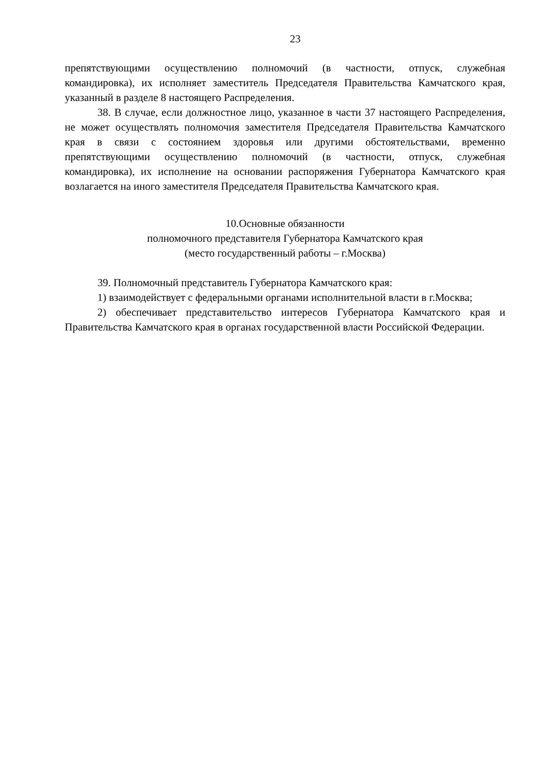23
препятствующими осуществлению полномочий (в частности, отпуск, служебная командировка), их исполняет заместитель Председателя Правительства Камчатского края, указанный в разделе 8 настоящего Распределения.
38. В случае, если должностное лицо, указанное в части 37 настоящего Распределения, не может осуществлять полномочия заместителя Председателя Правительства Камчатского края в связи с состоянием здоровья или другими обстоятельствами, временно препятствующими осуществлению полномочий (в частности, отпуск, служебная командировка), их исполнение на основании распоряжения Губернатора Камчатского края возлагается на иного заместителя Председателя Правительства Камчатского края.
10.Основные обязанности
полномочного представителя Губернатора Камчатского края
(место государственный работы – г.Москва)
39. Полномочный представитель Губернатора Камчатского края:
1) взаимодействует с федеральными органами исполнительной власти в г.Москва;
2) обеспечивает представительство интересов Губернатора Камчатского края и Правительства Камчатского края в органах государственной власти Российской Федерации.